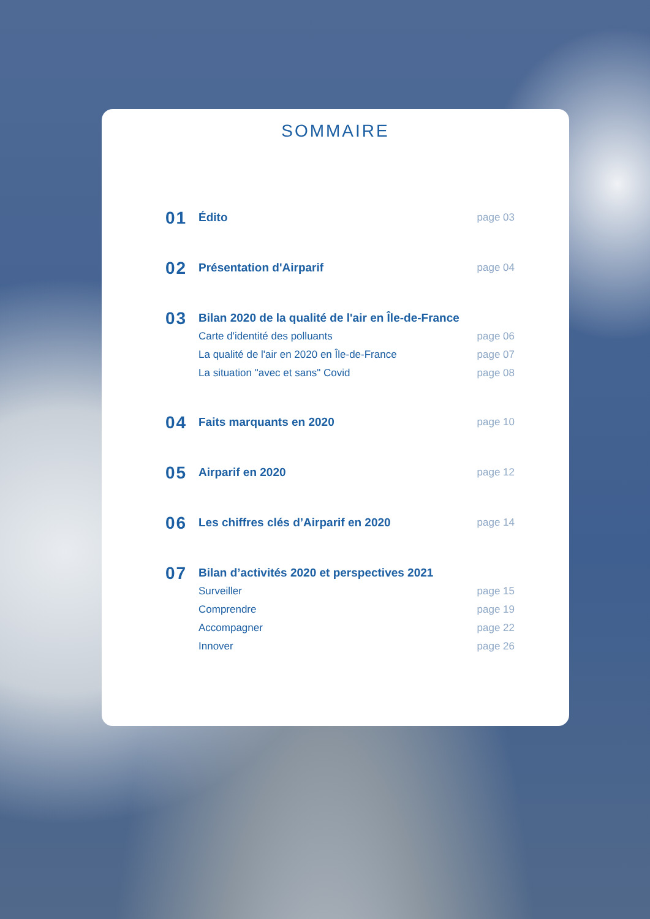SOMMAIRE
01
Édito page 03
02
Présentation d'Airparif page 04
03
Bilan 2020 de la qualité de l'air en Île-de-France
Carte d'identité des polluants page 06
La qualité de l'air en 2020 en Île-de-France page 07
La situation "avec et sans" Covid page 08
04
Faits marquants en 2020 page 10
05
Airparif en 2020 page 12
06
Les chiffres clés d’Airparif en 2020 page 14
07
Bilan d’activités 2020 et perspectives 2021
Surveiller page 15
Comprendre page 19
Accompagner page 22
Innover page 26